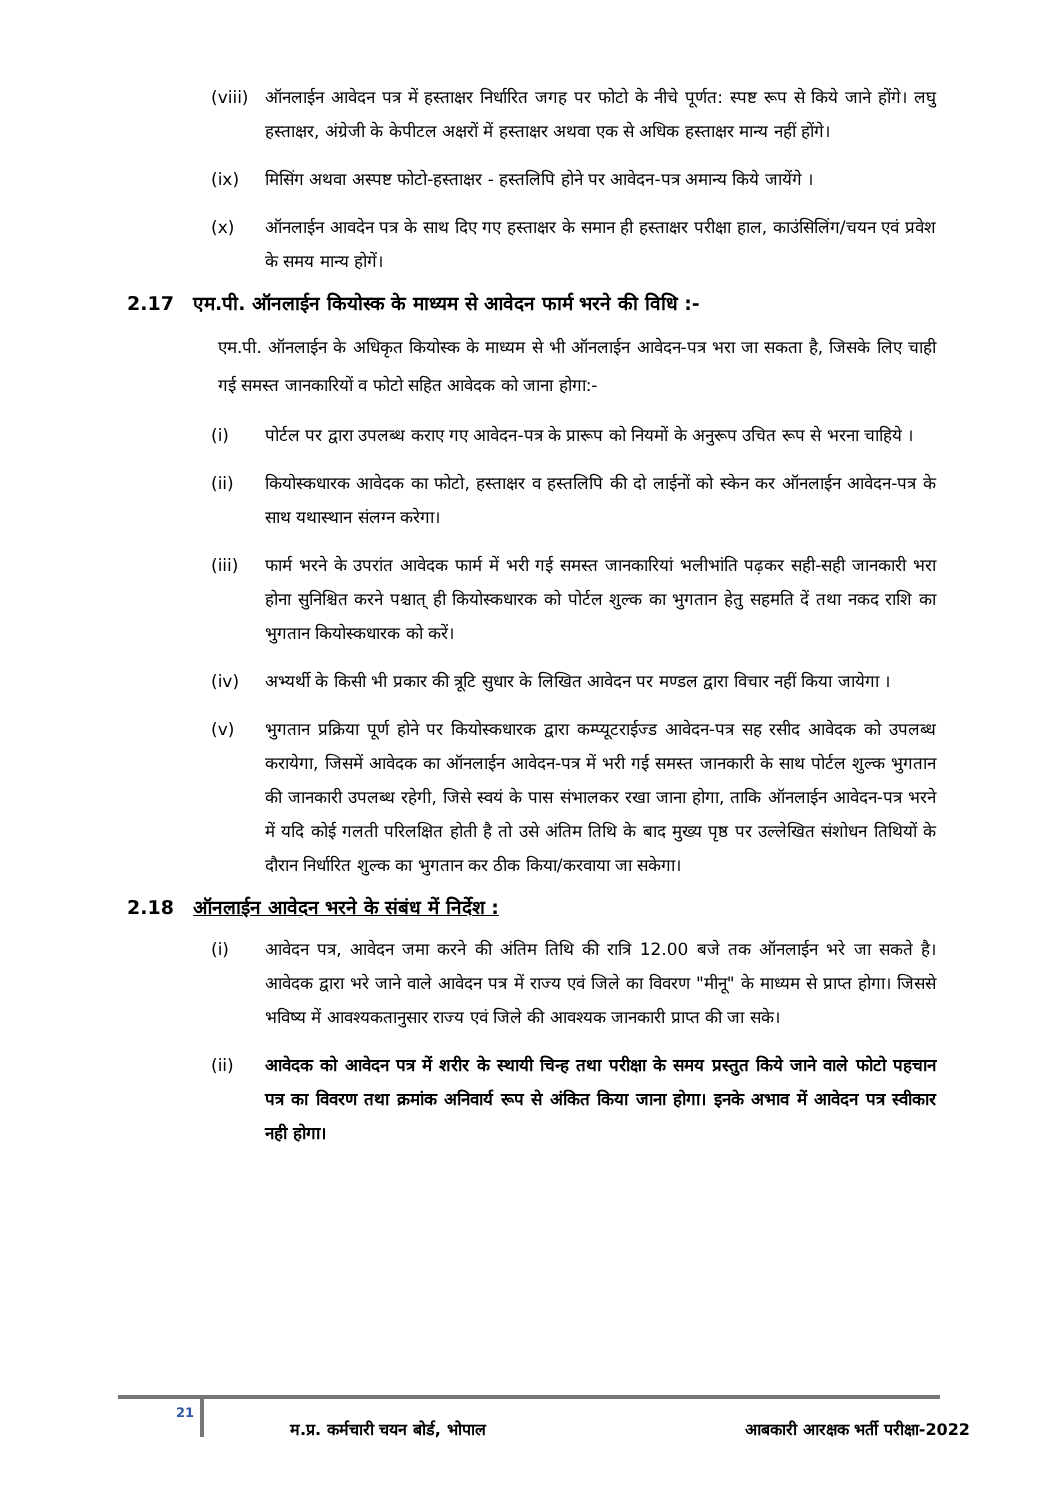(viii)
ऑनलाईन आवेदन पत्र में हस्ताक्षर निर्धारित जगह पर फोटो के नीचे पूर्णत: स्पष्ट रूप से किये जाने होंगे। लघु हस्ताक्षर, अंग्रेजी के केपीटल अक्षरों में हस्ताक्षर अथवा एक से अधिक हस्ताक्षर मान्य नहीं होंगे।
(ix) मिसिंग अथवा अस्पष्ट फोटो-हस्ताक्षर - हस्तलिपि होने पर आवेदन-पत्र अमान्य किये जायेंगे ।
(x) ऑनलाईन आवदेन पत्र के साथ दिए गए हस्ताक्षर के समान ही हस्ताक्षर परीक्षा हाल, काउंसिलिंग/चयन एवं प्रवेश के समय मान्य होगें।
2.17 एम.पी. ऑनलाईन कियोस्क के माध्यम से आवेदन फार्म भरने की विधि :-
एम.पी. ऑनलाईन के अधिकृत कियोस्क के माध्यम से भी ऑनलाईन आवेदन-पत्र भरा जा सकता है, जिसके लिए चाही गई समस्त जानकारियों व फोटो सहित आवेदक को जाना होगा:-
(i) पोर्टल पर द्वारा उपलब्ध कराए गए आवेदन-पत्र के प्रारूप को नियमों के अनुरूप उचित रूप से भरना चाहिये ।
(ii) कियोस्कधारक आवेदक का फोटो, हस्ताक्षर व हस्तलिपि की दो लाईनों को स्केन कर ऑनलाईन आवेदन-पत्र के साथ यथास्थान संलग्न करेगा।
(iii) फार्म भरने के उपरांत आवेदक फार्म में भरी गई समस्त जानकारियां भलीभांति पढ़कर सही-सही जानकारी भरा होना सुनिश्चित करने पश्चात् ही कियोस्कधारक को पोर्टल शुल्क का भुगतान हेतु सहमति दें तथा नकद राशि का भुगतान कियोस्कधारक को करें।
(iv) अभ्यर्थी के किसी भी प्रकार की त्रूटि सुधार के लिखित आवेदन पर मण्डल द्वारा विचार नहीं किया जायेगा ।
(v) भुगतान प्रक्रिया पूर्ण होने पर कियोस्कधारक द्वारा कम्प्यूटराईज्ड आवेदन-पत्र सह रसीद आवेदक को उपलब्ध करायेगा, जिसमें आवेदक का ऑनलाईन आवेदन-पत्र में भरी गई समस्त जानकारी के साथ पोर्टल शुल्क भुगतान की जानकारी उपलब्ध रहेगी, जिसे स्वयं के पास संभालकर रखा जाना होगा, ताकि ऑनलाईन आवेदन-पत्र भरने में यदि कोई गलती परिलक्षित होती है तो उसे अंतिम तिथि के बाद मुख्य पृष्ठ पर उल्लेखित संशोधन तिथियों के दौरान निर्धारित शुल्क का भुगतान कर ठीक किया/करवाया जा सकेगा।
2.18 ऑनलाईन आवेदन भरने के संबंध में निर्देश :
(i) आवेदन पत्र, आवेदन जमा करने की अंतिम तिथि की रात्रि 12.00 बजे तक ऑनलाईन भरे जा सकते है। आवेदक द्वारा भरे जाने वाले आवेदन पत्र में राज्य एवं जिले का विवरण "मीनू" के माध्यम से प्राप्त होगा। जिससे भविष्य में आवश्यकतानुसार राज्य एवं जिले की आवश्यक जानकारी प्राप्त की जा सके।
(ii) आवेदक को आवेदन पत्र में शरीर के स्थायी चिन्ह तथा परीक्षा के समय प्रस्तुत किये जाने वाले फोटो पहचान पत्र का विवरण तथा क्रमांक अनिवार्य रूप से अंकित किया जाना होगा। इनके अभाव में आवेदन पत्र स्वीकार नही होगा।
21
म.प्र. कर्मचारी चयन बोर्ड, भोपाल आबकारी आरक्षक भर्ती परीक्षा-2022